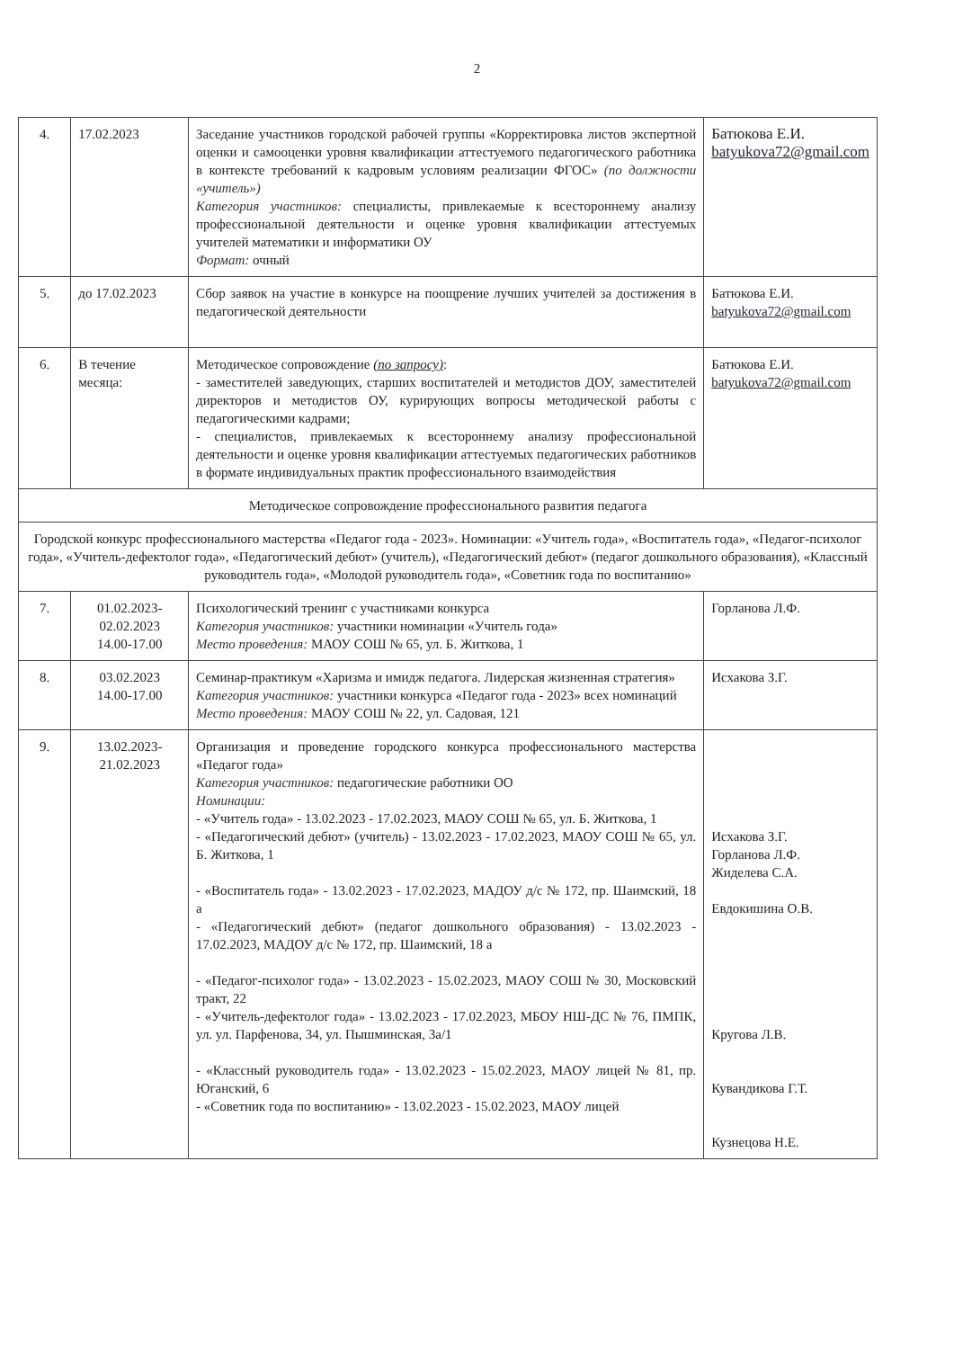2
| 4. | 17.02.2023 | Заседание участников городской рабочей группы «Корректировка листов экспертной оценки и самооценки уровня квалификации аттестуемого педагогического работника в контексте требований к кадровым условиям реализации ФГОС» (по должности «учитель») Категория участников: специалисты, привлекаемые к всестороннему анализу профессиональной деятельности и оценке уровня квалификации аттестуемых учителей математики и информатики ОУ Формат: очный | Батюкова Е.И. batyukova72@gmail.com |
| 5. | до 17.02.2023 | Сбор заявок на участие в конкурсе на поощрение лучших учителей за достижения в педагогической деятельности | Батюкова Е.И. batyukova72@gmail.com |
| 6. | В течение месяца: | Методическое сопровождение (по запросу) : - заместителей заведующих, старших воспитателей и методистов ДОУ, заместителей директоров и методистов ОУ, курирующих вопросы методической работы с педагогическими кадрами; - специалистов, привлекаемых к всестороннему анализу профессиональной деятельности и оценке уровня квалификации аттестуемых педагогических работников в формате индивидуальных практик профессионального взаимодействия | Батюкова Е.И. batyukova72@gmail.com |
| Методическое сопровождение профессионального развития педагога | | | |
| Городской конкурс профессионального мастерства «Педагог года - 2023». Номинации: «Учитель года», «Воспитатель года», «Педагог-психолог года», «Учитель-дефектолог года», «Педагогический дебют» (учитель), «Педагогический дебют» (педагог дошкольного образования), «Классный руководитель года», «Молодой руководитель года», «Советник года по воспитанию» | | | |
| 7. | 01.02.2023- 02.02.2023 14.00-17.00 | Психологический тренинг с участниками конкурса Категория участников: участники номинации «Учитель года» Место проведения: МАОУ СОШ № 65, ул. Б. Житкова, 1 | Горланова Л.Ф. |
| 8. | 03.02.2023 14.00-17.00 | Семинар-практикум «Харизма и имидж педагога. Лидерская жизненная стратегия» Категория участников: участники конкурса «Педагог года - 2023» всех номинаций Место проведения: МАОУ СОШ № 22, ул. Садовая, 121 | Исхакова З.Г. |
| 9. | 13.02.2023- 21.02.2023 | Организация и проведение городского конкурса профессионального мастерства «Педагог года» Категория участников: педагогические работники ОО Номинации: - «Учитель года» - 13.02.2023 - 17.02.2023, МАОУ СОШ № 65, ул. Б. Житкова, 1 - «Педагогический дебют» (учитель) - 13.02.2023 - 17.02.2023, МАОУ СОШ № 65, ул. Б. Житкова, 1 - «Воспитатель года» - 13.02.2023 - 17.02.2023, МАДОУ д/с № 172, пр. Шаимский, 18 а - «Педагогический дебют» (педагог дошкольного образования) - 13.02.2023 - 17.02.2023, МАДОУ д/с № 172, пр. Шаимский, 18 а - «Педагог-психолог года» - 13.02.2023 - 15.02.2023, МАОУ СОШ № 30, Московский тракт, 22 - «Учитель-дефектолог года» - 13.02.2023 - 17.02.2023, МБОУ НШ-ДС № 76, ПМПК, ул. ул. Парфенова, 34, ул. Пышминская, 3а/1 - «Классный руководитель года» - 13.02.2023 - 15.02.2023, МАОУ лицей № 81, пр. Юганский, 6 - «Советник года по воспитанию» - 13.02.2023 - 15.02.2023, МАОУ лицей | Исхакова З.Г. Горланова Л.Ф. Жиделева С.А. Евдокишина О.В. Кругова Л.В. Кувандикова Г.Т. Кузнецова Н.Е. |